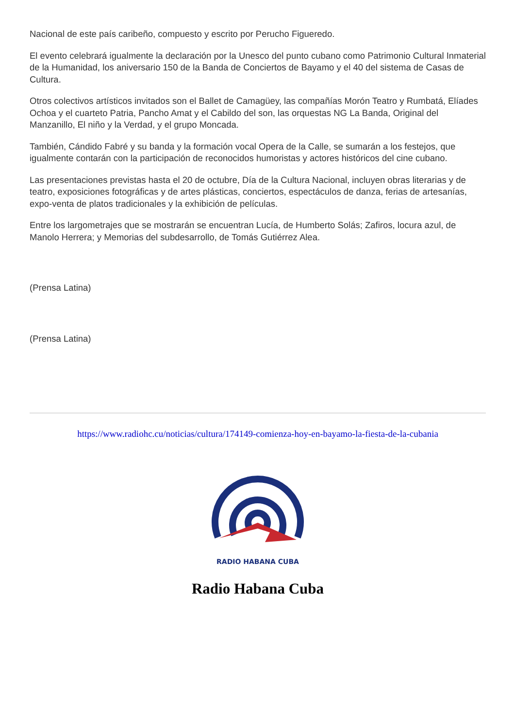Nacional de este país caribeño, compuesto y escrito por Perucho Figueredo.
El evento celebrará igualmente la declaración por la Unesco del punto cubano como Patrimonio Cultural Inmaterial de la Humanidad, los aniversario 150 de la Banda de Conciertos de Bayamo y el 40 del sistema de Casas de Cultura.
Otros colectivos artísticos invitados son el Ballet de Camagüey, las compañías Morón Teatro y Rumbatá, Elíades Ochoa y el cuarteto Patria, Pancho Amat y el Cabildo del son, las orquestas NG La Banda, Original del Manzanillo, El niño y la Verdad, y el grupo Moncada.
También, Cándido Fabré y su banda y la formación vocal Opera de la Calle, se sumarán a los festejos, que igualmente contarán con la participación de reconocidos humoristas y actores históricos del cine cubano.
Las presentaciones previstas hasta el 20 de octubre, Día de la Cultura Nacional, incluyen obras literarias y de teatro, exposiciones fotográficas y de artes plásticas, conciertos, espectáculos de danza, ferias de artesanías, expo-venta de platos tradicionales y la exhibición de películas.
Entre los largometrajes que se mostrarán se encuentran Lucía, de Humberto Solás; Zafiros, locura azul, de Manolo Herrera; y Memorias del subdesarrollo, de Tomás Gutiérrez Alea.
(Prensa Latina)
(Prensa Latina)
https://www.radiohc.cu/noticias/cultura/174149-comienza-hoy-en-bayamo-la-fiesta-de-la-cubania
RADIO HABANA CUBA
Radio Habana Cuba